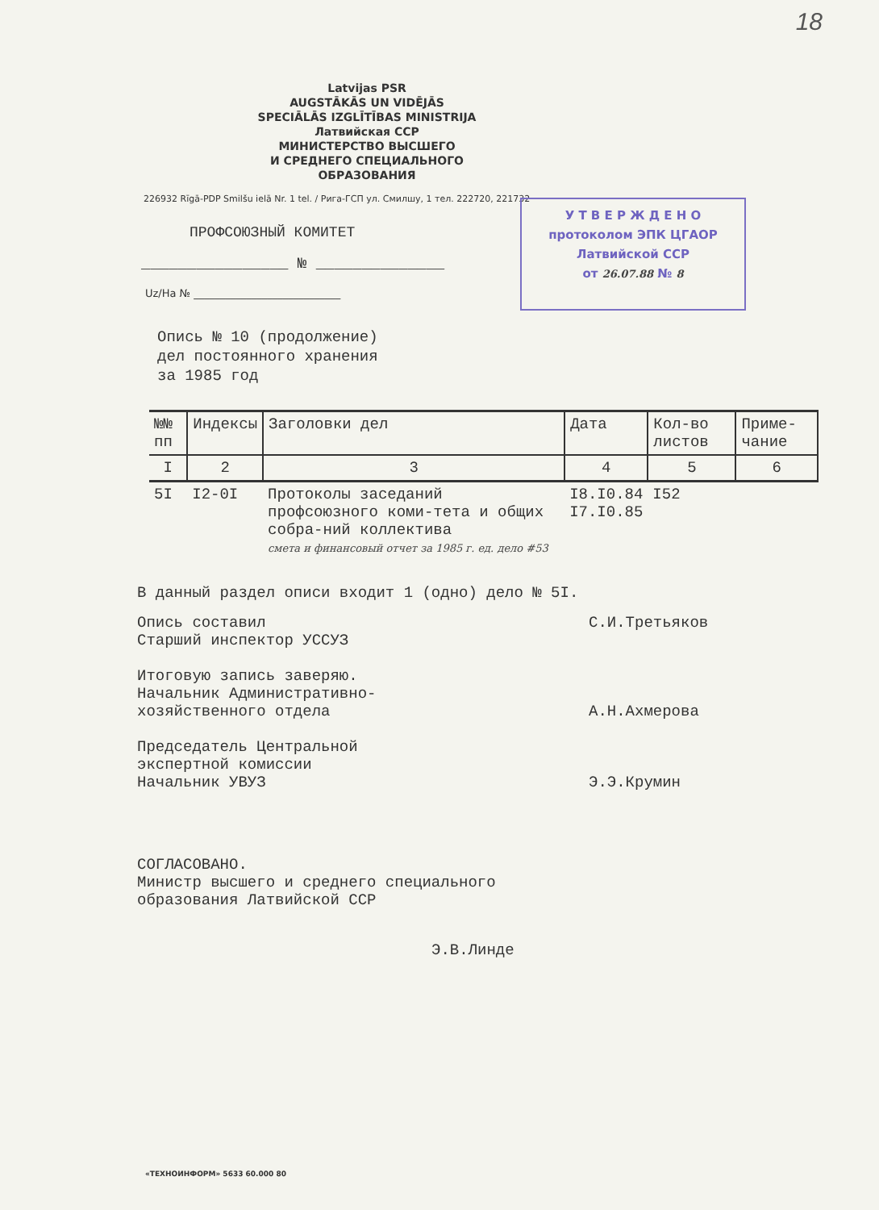18
Latvijas PSR
AUGSTĀKĀS UN VIDĒJĀS
SPECIĀLĀS IZGLĪTĪBAS MINISTRIJA
Латвийская ССР
МИНИСТЕРСТВО ВЫСШЕГО
И СРЕДНЕГО СПЕЦИАЛЬНОГО
ОБРАЗОВАНИЯ
226932 Rīgā-PDP Smilšu ielā Nr. 1 tel. / Рига-ГСП ул. Смилшу, 1 тел. 222720, 221732
У Т В Е Р Ж Д Е Н О
протоколом ЭПК ЦГАОР
Латвийской ССР
от 26.07.88 № 8
ПРОФСОЮЗНЫЙ КОМИТЕТ
________________ № ______________
Uz/На № ____________________________
Опись № 10 (продолжение)
дел постоянного хранения
за 1985 год
| №№ пп | Индексы | Заголовки дел | Дата | Кол-во листов | Приме-чание |
| --- | --- | --- | --- | --- | --- |
| I | 2 | 3 | 4 | 5 | 6 |
| 5I | I2-0I | Протоколы заседаний профсоюзного коми-тета и общих собра-ний коллектива смета и финансовый отчет за 1985 г. ед. дело #53 | I8.I0.84 I7.I0.85 | I52 | |
В данный раздел описи входит 1 (одно) дело № 5I.
Опись составил
Старший инспектор УССУЗ
С.И.Третьяков
Итоговую запись заверяю.
Начальник Административно-
хозяйственного отдела
А.Н.Ахмерова
Председатель Центральной
экспертной комиссии
Начальник УВУЗ
Э.Э.Крумин
СОГЛАСОВАНО.
Министр высшего и среднего специального
образования Латвийской ССР
Э.В.Линде
«ТЕХНОИНФОРМ» 5633 60.000 80